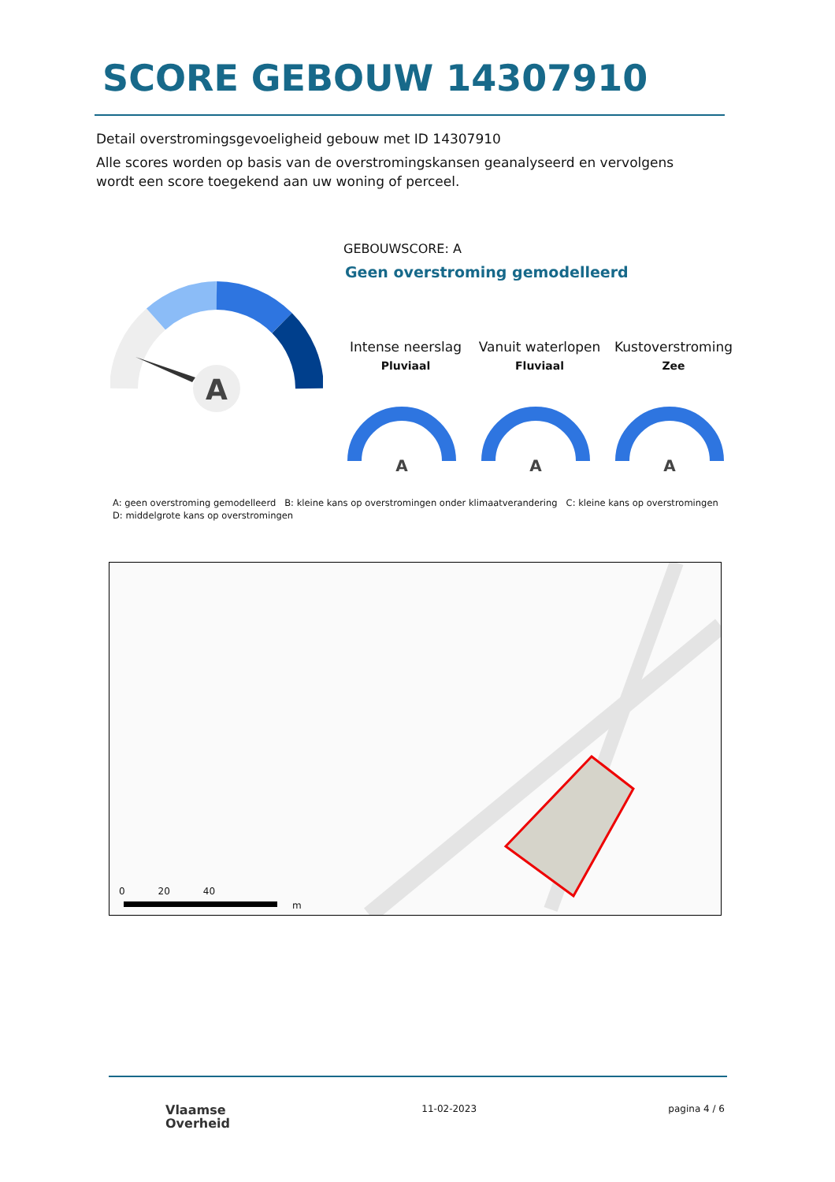SCORE GEBOUW 14307910
Detail overstromingsgevoeligheid gebouw met ID 14307910
Alle scores worden op basis van de overstromingskansen geanalyseerd en vervolgens wordt een score toegekend aan uw woning of perceel.
A
GEBOUWSCORE: A
Geen overstroming gemodelleerd
Intense neerslag
Pluviaal
Vanuit waterlopen
Fluviaal
Kustoverstroming
Zee
A
A
A
A: geen overstroming gemodelleerd B: kleine kans op overstromingen onder klimaatverandering C: kleine kans op overstromingen D: middelgrote kans op overstromingen
0 20 40
m
Vlaamse
Overheid
11-02-2023 pagina 4 / 6